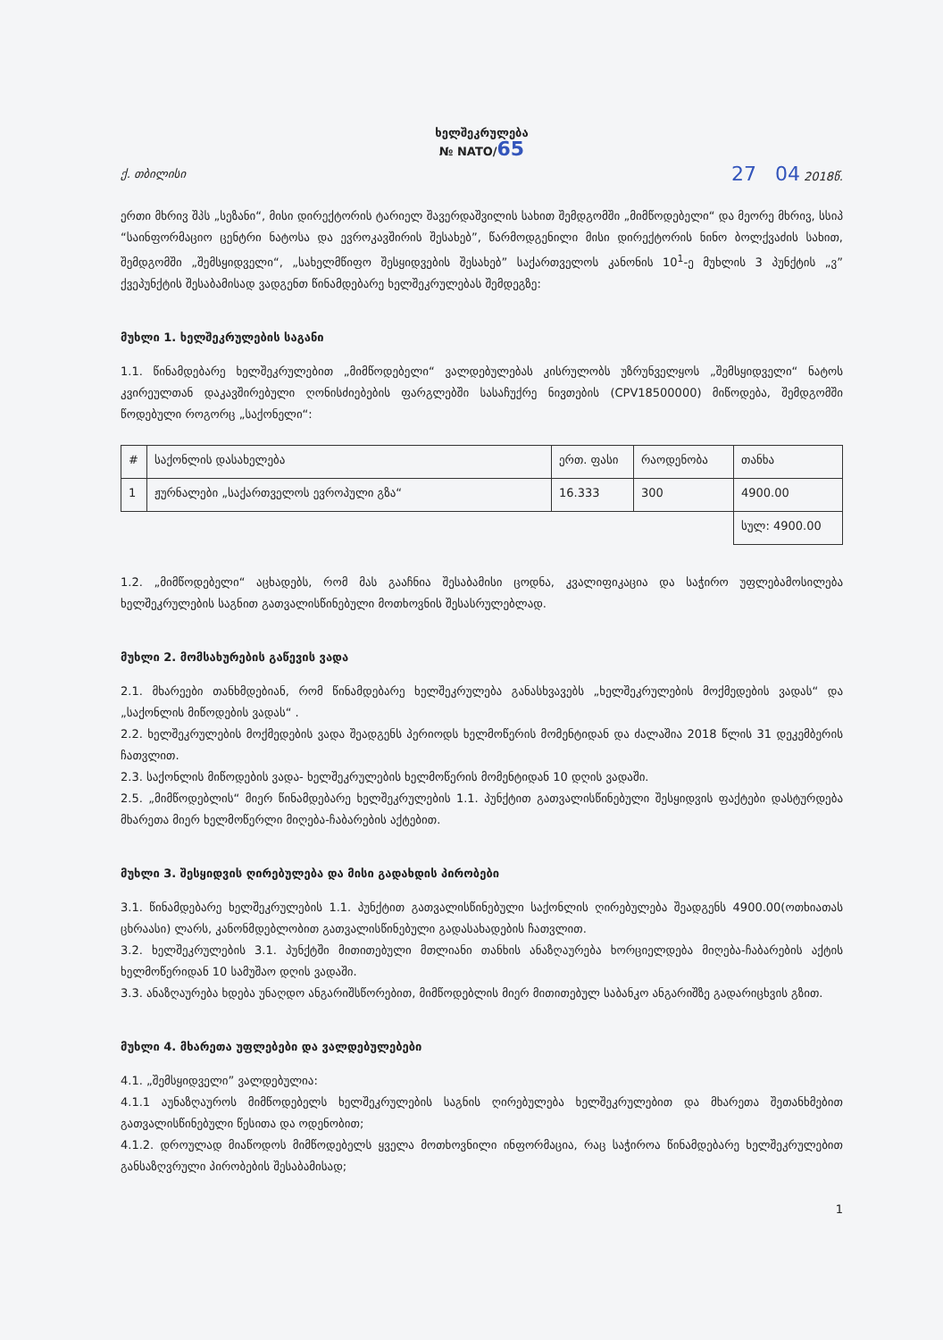ხელშეკრულება
№ NATO/65
ქ. თბილისი 27 04 2018წ.
ერთი მხრივ შპს „სეზანი“, მისი დირექტორის ტარიელ შავერდაშვილის სახით შემდგომში „მიმწოდებელი“ და მეორე მხრივ, სსიპ “საინფორმაციო ცენტრი ნატოსა და ევროკავშირის შესახებ”, წარმოდგენილი მისი დირექტორის ნინო ბოლქვაძის სახით, შემდგომში „შემსყიდველი“, „სახელმწიფო შესყიდვების შესახებ” საქართველოს კანონის 10<sup>1</sup>-ე მუხლის 3 პუნქტის „ვ” ქვეპუნქტის შესაბამისად ვადგენთ წინამდებარე ხელშეკრულებას შემდეგზე:
მუხლი 1. ხელშეკრულების საგანი
1.1. წინამდებარე ხელშეკრულებით „მიმწოდებელი“ ვალდებულებას კისრულობს უზრუნველყოს „შემსყიდველი“ ნატოს კვირეულთან დაკავშირებული ღონისძიებების ფარგლებში სასაჩუქრე ნივთების (CPV18500000) მიწოდება, შემდგომში წოდებული როგორც „საქონელი“:
| # | საქონლის დასახელება | ერთ. ფასი | რაოდენობა | თანხა |
| --- | --- | --- | --- | --- |
| 1 | ჟურნალები „საქართველოს ევროპული გზა“ | 16.333 | 300 | 4900.00 |
| | | | | სულ: 4900.00 |
1.2. „მიმწოდებელი“ აცხადებს, რომ მას გააჩნია შესაბამისი ცოდნა, კვალიფიკაცია და საჭირო უფლებამოსილება ხელშეკრულების საგნით გათვალისწინებული მოთხოვნის შესასრულებლად.
მუხლი 2. მომსახურების გაწევის ვადა
2.1. მხარეები თანხმდებიან, რომ წინამდებარე ხელშეკრულება განასხვავებს „ხელშეკრულების მოქმედების ვადას“ და „საქონლის მიწოდების ვადას“ .
2.2. ხელშეკრულების მოქმედების ვადა შეადგენს პერიოდს ხელმოწერის მომენტიდან და ძალაშია 2018 წლის 31 დეკემბერის ჩათვლით.
2.3. საქონლის მიწოდების ვადა- ხელშეკრულების ხელმოწერის მომენტიდან 10 დღის ვადაში.
2.5. „მიმწოდებლის“ მიერ წინამდებარე ხელშეკრულების 1.1. პუნქტით გათვალისწინებული შესყიდვის ფაქტები დასტურდება მხარეთა მიერ ხელმოწერლი მიღება-ჩაბარების აქტებით.
მუხლი 3. შესყიდვის ღირებულება და მისი გადახდის პირობები
3.1. წინამდებარე ხელშეკრულების 1.1. პუნქტით გათვალისწინებული საქონლის ღირებულება შეადგენს 4900.00(ოთხიათას ცხრაასი) ლარს, კანონმდებლობით გათვალისწინებული გადასახადების ჩათვლით.
3.2. ხელშეკრულების 3.1. პუნქტში მითითებული მთლიანი თანხის ანაზღაურება ხორციელდება მიღება-ჩაბარების აქტის ხელმოწერიდან 10 სამუშაო დღის ვადაში.
3.3. ანაზღაურება ხდება უნაღდო ანგარიშსწორებით, მიმწოდებლის მიერ მითითებულ საბანკო ანგარიშზე გადარიცხვის გზით.
მუხლი 4. მხარეთა უფლებები და ვალდებულებები
4.1. „შემსყიდველი” ვალდებულია:
4.1.1 აუნაზღაუროს მიმწოდებელს ხელშეკრულების საგნის ღირებულება ხელშეკრულებით და მხარეთა შეთანხმებით გათვალისწინებული წესითა და ოდენობით;
4.1.2. დროულად მიაწოდოს მიმწოდებელს ყველა მოთხოვნილი ინფორმაცია, რაც საჭიროა წინამდებარე ხელშეკრულებით განსაზღვრული პირობების შესაბამისად;
1